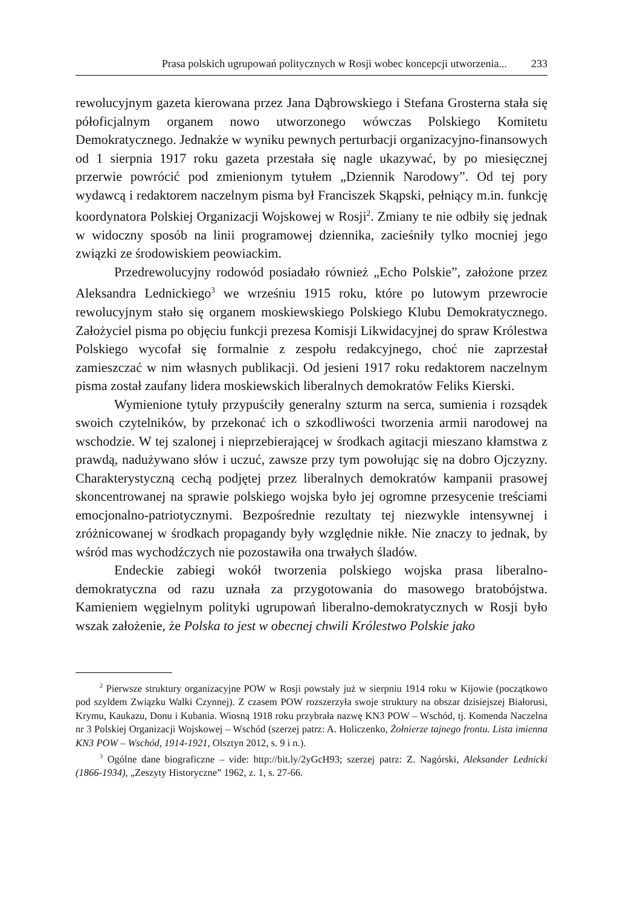Prasa polskich ugrupowań politycznych w Rosji wobec koncepcji utworzenia... 233
rewolucyjnym gazeta kierowana przez Jana Dąbrowskiego i Stefana Grosterna stała się półoficjalnym organem nowo utworzonego wówczas Polskiego Komitetu Demokratycznego. Jednakże w wyniku pewnych perturbacji organizacyjno-finansowych od 1 sierpnia 1917 roku gazeta przestała się nagle ukazywać, by po miesięcznej przerwie powrócić pod zmienionym tytułem „Dziennik Narodowy”. Od tej pory wydawcą i redaktorem naczelnym pisma był Franciszek Skąpski, pełniący m.in. funkcję koordynatora Polskiej Organizacji Wojskowej w Rosji<sup>2</sup>. Zmiany te nie odbiły się jednak w widoczny sposób na linii programowej dziennika, zacieśniły tylko mocniej jego związki ze środowiskiem peowiackim.
Przedrewolucyjny rodowód posiadało również „Echo Polskie”, założone przez Aleksandra Lednickiego<sup>3</sup> we wrześniu 1915 roku, które po lutowym przewrocie rewolucyjnym stało się organem moskiewskiego Polskiego Klubu Demokratycznego. Założyciel pisma po objęciu funkcji prezesa Komisji Likwidacyjnej do spraw Królestwa Polskiego wycofał się formalnie z zespołu redakcyjnego, choć nie zaprzestał zamieszczać w nim własnych publikacji. Od jesieni 1917 roku redaktorem naczelnym pisma został zaufany lidera moskiewskich liberalnych demokratów Feliks Kierski.
Wymienione tytuły przypuściły generalny szturm na serca, sumienia i rozsądek swoich czytelników, by przekonać ich o szkodliwości tworzenia armii narodowej na wschodzie. W tej szalonej i nieprzebierającej w środkach agitacji mieszano kłamstwa z prawdą, nadużywano słów i uczuć, zawsze przy tym powołując się na dobro Ojczyzny. Charakterystyczną cechą podjętej przez liberalnych demokratów kampanii prasowej skoncentrowanej na sprawie polskiego wojska było jej ogromne przesycenie treściami emocjonalno-patriotycznymi. Bezpośrednie rezultaty tej niezwykle intensywnej i zróżnicowanej w środkach propagandy były względnie nikłe. Nie znaczy to jednak, by wśród mas wychodźczych nie pozostawiła ona trwałych śladów.
Endeckie zabiegi wokół tworzenia polskiego wojska prasa liberalno-demokratyczna od razu uznała za przygotowania do masowego bratobójstwa. Kamieniem węgielnym polityki ugrupowań liberalno-demokratycznych w Rosji było wszak założenie, że Polska to jest w obecnej chwili Królestwo Polskie jako
<sup>2</sup> Pierwsze struktury organizacyjne POW w Rosji powstały już w sierpniu 1914 roku w Kijowie (początkowo pod szyldem Związku Walki Czynnej). Z czasem POW rozszerzyła swoje struktury na obszar dzisiejszej Białorusi, Krymu, Kaukazu, Donu i Kubania. Wiosną 1918 roku przybrała nazwę KN3 POW – Wschód, tj. Komenda Naczelna nr 3 Polskiej Organizacji Wojskowej – Wschód (szerzej patrz: A. Holiczenko, Żołnierze tajnego frontu. Lista imienna KN3 POW – Wschód, 1914-1921, Olsztyn 2012, s. 9 i n.).
<sup>3</sup> Ogólne dane biograficzne – vide: http://bit.ly/2yGcH93; szerzej patrz: Z. Nagórski, Aleksander Lednicki (1866-1934), „Zeszyty Historyczne” 1962, z. 1, s. 27-66.